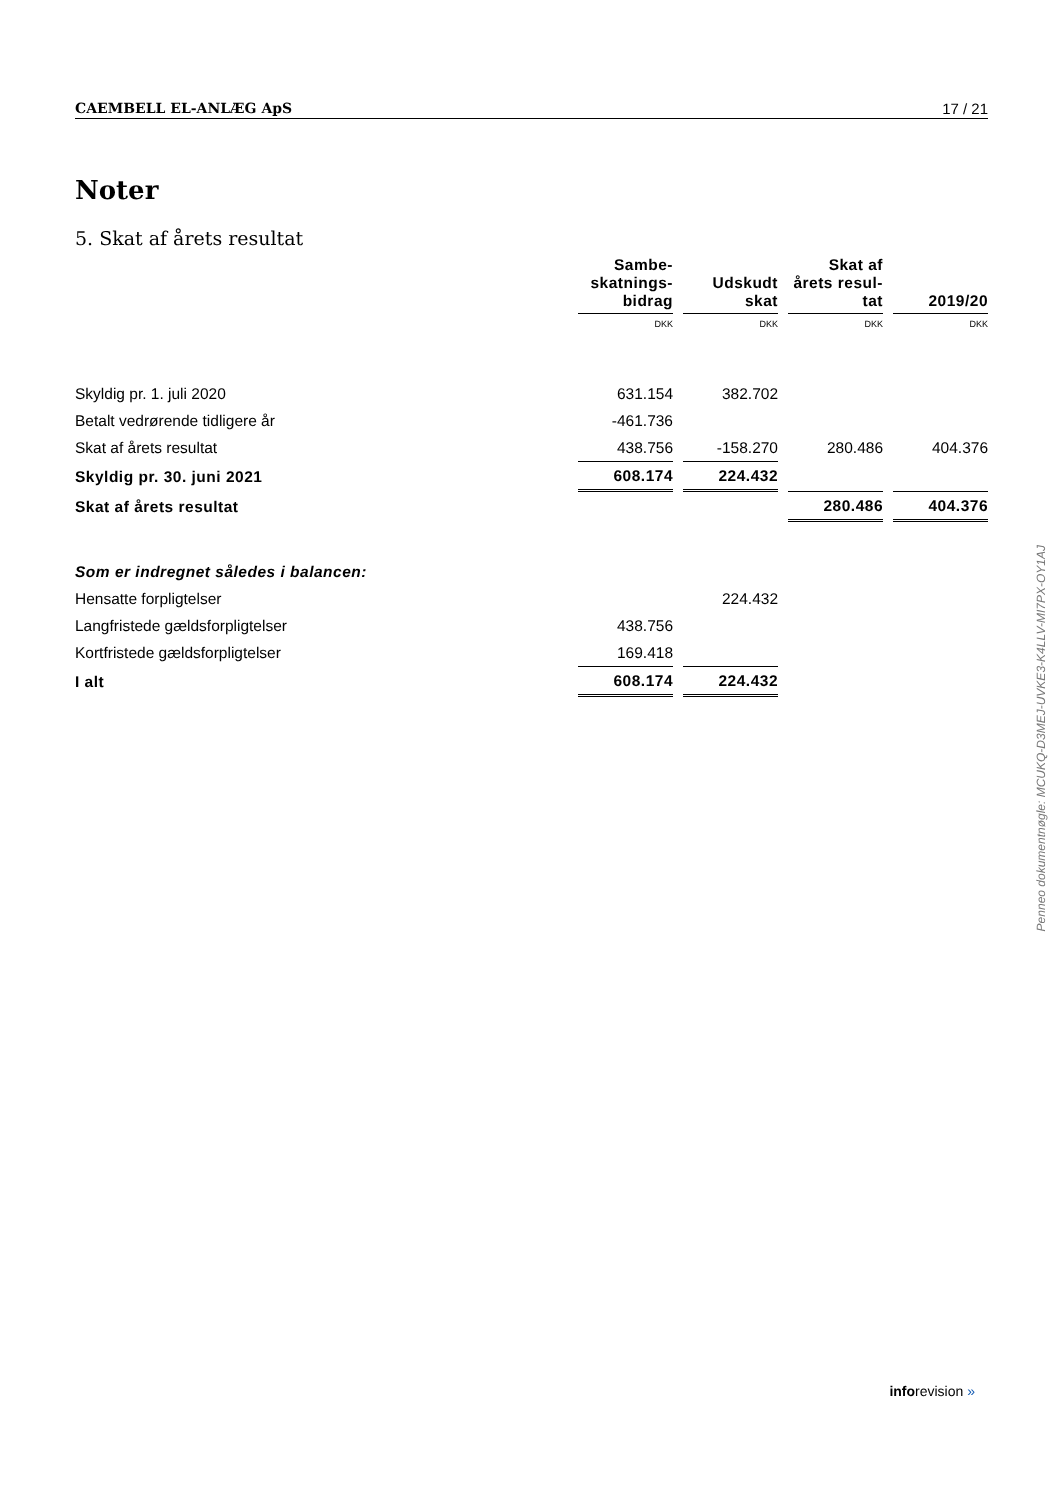CAEMBELL EL-ANLÆG ApS 17 / 21
Noter
5. Skat af årets resultat
| | Sambe- skatnings- bidrag | Udskudt skat | Skat af årets resul- tat | 2019/20 |
| | DKK | DKK | DKK | DKK |
| Skyldig pr. 1. juli 2020 | 631.154 | 382.702 | | |
| Betalt vedrørende tidligere år | -461.736 | | | |
| Skat af årets resultat | 438.756 | -158.270 | 280.486 | 404.376 |
| Skyldig pr. 30. juni 2021 | 608.174 | 224.432 | | |
| Skat af årets resultat | | | 280.486 | 404.376 |
| Som er indregnet således i balancen: | | | | |
| Hensatte forpligtelser | | 224.432 | | |
| Langfristede gældsforpligtelser | 438.756 | | | |
| Kortfristede gældsforpligtelser | 169.418 | | | |
| I alt | 608.174 | 224.432 | | |
Penneo dokumentnøgle: MCUKQ-D3MEJ-UVKE3-K4LLV-MI7PX-OY1AJ
inforevision »